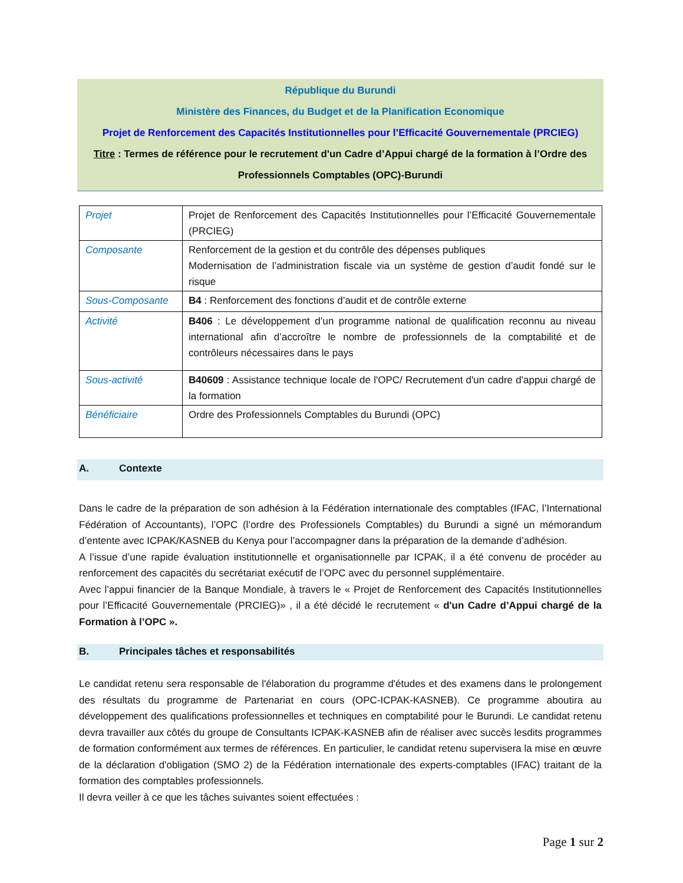République du Burundi
Ministère des Finances, du Budget et de la Planification Economique
Projet de Renforcement des Capacités Institutionnelles pour l’Efficacité Gouvernementale (PRCIEG)
Titre : Termes de référence pour le recrutement d'un Cadre d’Appui chargé de la formation à l’Ordre des Professionnels Comptables (OPC)-Burundi
| Projet | Projet de Renforcement des Capacités Institutionnelles pour l’Efficacité Gouvernementale (PRCIEG) |
| Composante | Renforcement de la gestion et du contrôle des dépenses publiques Modernisation de l’administration fiscale via un système de gestion d’audit fondé sur le risque |
| Sous-Composante | B4 : Renforcement des fonctions d’audit et de contrôle externe |
| Activité | B406 : Le développement d’un programme national de qualification reconnu au niveau international afin d’accroître le nombre de professionnels de la comptabilité et de contrôleurs nécessaires dans le pays |
| Sous-activité | B40609 : Assistance technique locale de l'OPC/ Recrutement d'un cadre d'appui chargé de la formation |
| Bénéficiaire | Ordre des Professionnels Comptables du Burundi (OPC) |
A. Contexte
Dans le cadre de la préparation de son adhésion à la Fédération internationale des comptables (IFAC, l’International Fédération of Accountants), l’OPC (l’ordre des Professionels Comptables) du Burundi a signé un mémorandum d’entente avec ICPAK/KASNEB du Kenya pour l’accompagner dans la préparation de la demande d’adhésion.
A l’issue d’une rapide évaluation institutionnelle et organisationnelle par ICPAK, il a été convenu de procéder au renforcement des capacités du secrétariat exécutif de l’OPC avec du personnel supplémentaire.
Avec l’appui financier de la Banque Mondiale, à travers le « Projet de Renforcement des Capacités Institutionnelles pour l’Efficacité Gouvernementale (PRCIEG)» , il a été décidé le recrutement « d'un Cadre d’Appui chargé de la Formation à l’OPC ».
B. Principales tâches et responsabilités
Le candidat retenu sera responsable de l'élaboration du programme d'études et des examens dans le prolongement des résultats du programme de Partenariat en cours (OPC-ICPAK-KASNEB). Ce programme aboutira au développement des qualifications professionnelles et techniques en comptabilité pour le Burundi. Le candidat retenu devra travailler aux côtés du groupe de Consultants ICPAK-KASNEB afin de réaliser avec succès lesdits programmes de formation conformément aux termes de références. En particulier, le candidat retenu supervisera la mise en œuvre de la déclaration d'obligation (SMO 2) de la Fédération internationale des experts-comptables (IFAC) traitant de la formation des comptables professionnels.
Il devra veiller à ce que les tâches suivantes soient effectuées :
Page 1 sur 2